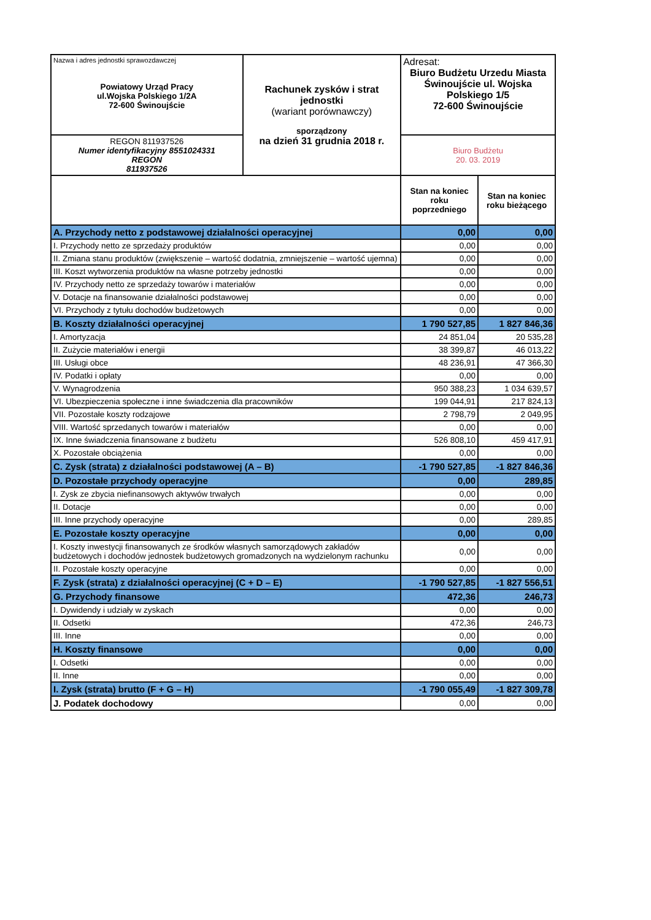| Nazwa i adres jednostki sprawozdawczej Powiatowy Urząd Pracy ul.Wojska Polskiego 1/2A 72-600 Świnoujście | Rachunek zysków i strat jednostki (wariant porównawczy) sporządzony na dzień 31 grudnia 2018 r. | Adresat: Biuro Budżetu Urzedu Miasta Świnoujście ul. Wojska Polskiego 1/5 72-600 Świnoujście | |
| REGON 811937526 Numer identyfikacyjny 8551024331 REGON 811937526 | | Biuro Budżetu 20. 03. 2019 | |
| | | Stan na koniec roku poprzedniego | Stan na koniec roku bieżącego |
| A. Przychody netto z podstawowej działalności operacyjnej | | 0,00 | 0,00 |
| I. Przychody netto ze sprzedaży produktów | | 0,00 | 0,00 |
| II. Zmiana stanu produktów (zwiększenie – wartość dodatnia, zmniejszenie – wartość ujemna) | | 0,00 | 0,00 |
| III. Koszt wytworzenia produktów na własne potrzeby jednostki | | 0,00 | 0,00 |
| IV. Przychody netto ze sprzedaży towarów i materiałów | | 0,00 | 0,00 |
| V. Dotacje na finansowanie działalności podstawowej | | 0,00 | 0,00 |
| VI. Przychody z tytułu dochodów budżetowych | | 0,00 | 0,00 |
| B. Koszty działalności operacyjnej | | 1 790 527,85 | 1 827 846,36 |
| I. Amortyzacja | | 24 851,04 | 20 535,28 |
| II. Zużycie materiałów i energii | | 38 399,87 | 46 013,22 |
| III. Usługi obce | | 48 236,91 | 47 366,30 |
| IV. Podatki i opłaty | | 0,00 | 0,00 |
| V. Wynagrodzenia | | 950 388,23 | 1 034 639,57 |
| VI. Ubezpieczenia społeczne i inne świadczenia dla pracowników | | 199 044,91 | 217 824,13 |
| VII. Pozostałe koszty rodzajowe | | 2 798,79 | 2 049,95 |
| VIII. Wartość sprzedanych towarów i materiałów | | 0,00 | 0,00 |
| IX. Inne świadczenia finansowane z budżetu | | 526 808,10 | 459 417,91 |
| X. Pozostałe obciążenia | | 0,00 | 0,00 |
| C. Zysk (strata) z działalności podstawowej (A – B) | | -1 790 527,85 | -1 827 846,36 |
| D. Pozostałe przychody operacyjne | | 0,00 | 289,85 |
| I. Zysk ze zbycia niefinansowych aktywów trwałych | | 0,00 | 0,00 |
| II. Dotacje | | 0,00 | 0,00 |
| III. Inne przychody operacyjne | | 0,00 | 289,85 |
| E. Pozostałe koszty operacyjne | | 0,00 | 0,00 |
| I. Koszty inwestycji finansowanych ze środków własnych samorządowych zakładów budżetowych i dochodów jednostek budżetowych gromadzonych na wydzielonym rachunku | | 0,00 | 0,00 |
| II. Pozostałe koszty operacyjne | | 0,00 | 0,00 |
| F. Zysk (strata) z działalności operacyjnej (C + D – E) | | -1 790 527,85 | -1 827 556,51 |
| G. Przychody finansowe | | 472,36 | 246,73 |
| I. Dywidendy i udziały w zyskach | | 0,00 | 0,00 |
| II. Odsetki | | 472,36 | 246,73 |
| III. Inne | | 0,00 | 0,00 |
| H. Koszty finansowe | | 0,00 | 0,00 |
| I. Odsetki | | 0,00 | 0,00 |
| II. Inne | | 0,00 | 0,00 |
| I. Zysk (strata) brutto (F + G – H) | | -1 790 055,49 | -1 827 309,78 |
| J. Podatek dochodowy | | 0,00 | 0,00 |